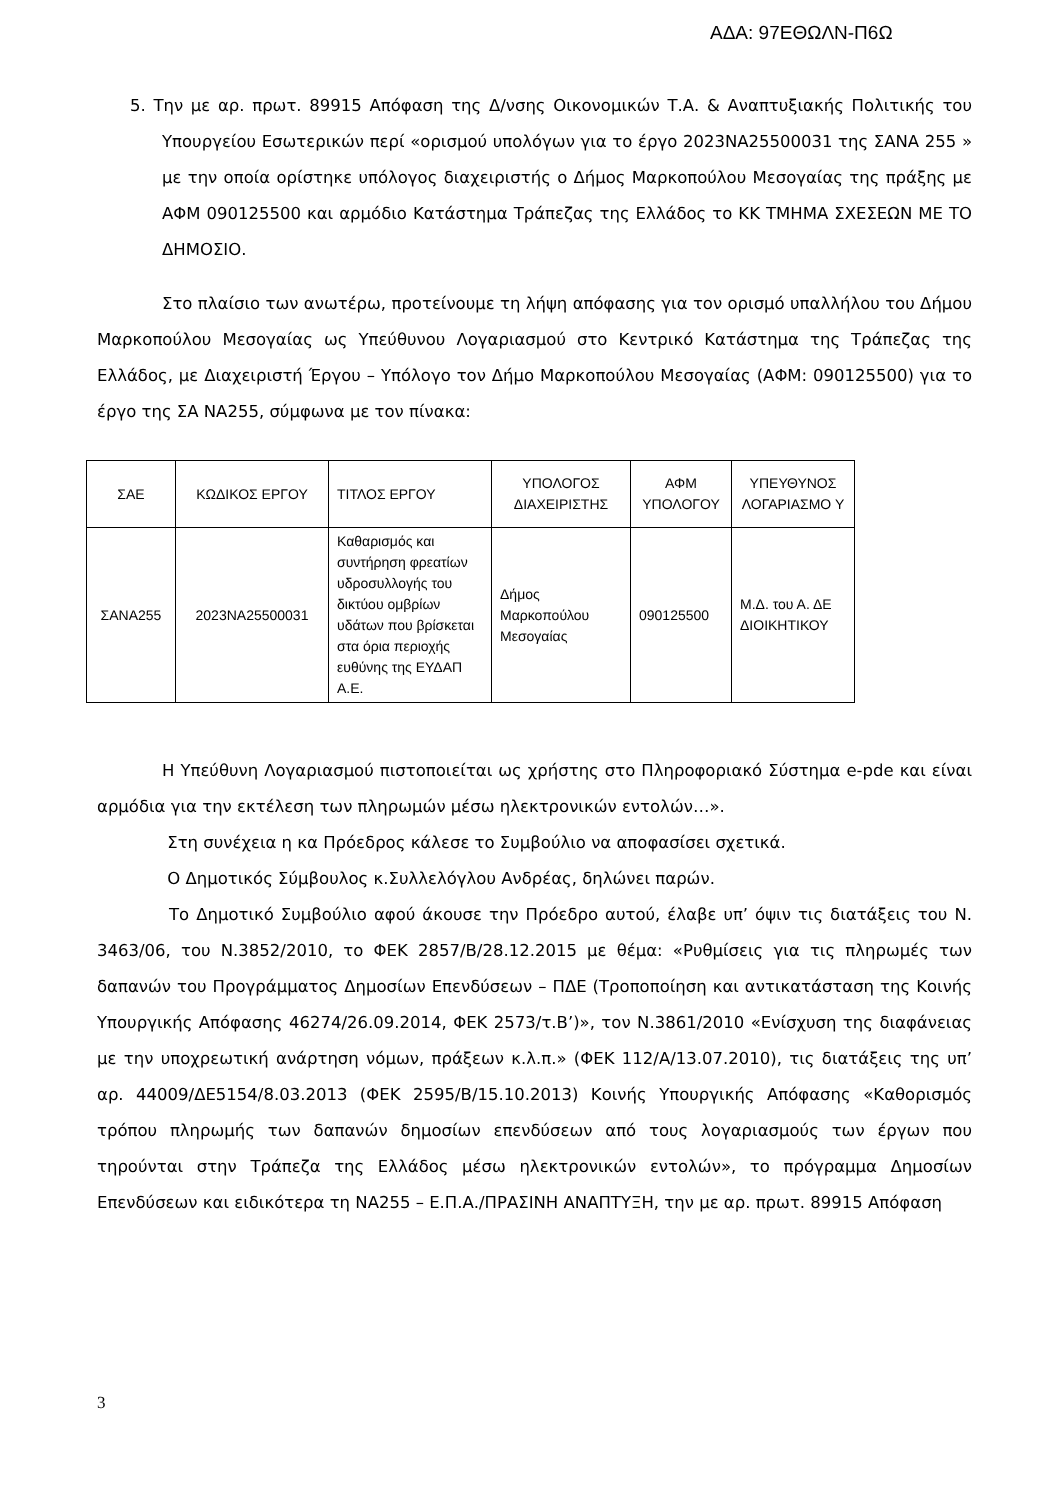ΑΔΑ: 97ΕΘΩΛΝ-Π6Ω
5. Την με αρ. πρωτ. 89915 Απόφαση της Δ/νσης Οικονομικών Τ.Α. & Αναπτυξιακής Πολιτικής του Υπουργείου Εσωτερικών περί «ορισμού υπολόγων για το έργο 2023ΝΑ25500031 της ΣΑΝΑ 255 » με την οποία ορίστηκε υπόλογος διαχειριστής ο Δήμος Μαρκοπούλου Μεσογαίας της πράξης με ΑΦΜ 090125500 και αρμόδιο Κατάστημα Τράπεζας της Ελλάδος το ΚΚ ΤΜΗΜΑ ΣΧΕΣΕΩΝ ΜΕ ΤΟ ΔΗΜΟΣΙΟ.
Στο πλαίσιο των ανωτέρω, προτείνουμε τη λήψη απόφασης για τον ορισμό υπαλλήλου του Δήμου Μαρκοπούλου Μεσογαίας ως Υπεύθυνου Λογαριασμού στο Κεντρικό Κατάστημα της Τράπεζας της Ελλάδος, με Διαχειριστή Έργου – Υπόλογο τον Δήμο Μαρκοπούλου Μεσογαίας (ΑΦΜ: 090125500) για το έργο της ΣΑ ΝΑ255, σύμφωνα με τον πίνακα:
| ΣΑΕ | ΚΩΔΙΚΟΣ ΕΡΓΟΥ | ΤΙΤΛΟΣ ΕΡΓΟΥ | ΥΠΟΛΟΓΟΣ ΔΙΑΧΕΙΡΙΣΤΗΣ | ΑΦΜ ΥΠΟΛΟΓΟΥ | ΥΠΕΥΘΥΝΟΣ ΛΟΓΑΡΙΑΣΜΟ Υ |
| --- | --- | --- | --- | --- | --- |
| ΣΑΝΑ255 | 2023ΝΑ25500031 | Καθαρισμός και συντήρηση φρεατίων υδροσυλλογής του δικτύου ομβρίων υδάτων που βρίσκεται στα όρια περιοχής ευθύνης της ΕΥΔΑΠ Α.Ε. | Δήμος Μαρκοπούλου Μεσογαίας | 090125500 | Μ.Δ. του Α. ΔΕ ΔΙΟΙΚΗΤΙΚΟΥ |
Η Υπεύθυνη Λογαριασμού πιστοποιείται ως χρήστης στο Πληροφοριακό Σύστημα e-pde και είναι αρμόδια για την εκτέλεση των πληρωμών μέσω ηλεκτρονικών εντολών…».
Στη συνέχεια η κα Πρόεδρος κάλεσε το Συμβούλιο να αποφασίσει σχετικά.
Ο Δημοτικός Σύμβουλος κ.Συλλελόγλου Ανδρέας, δηλώνει παρών.
Το Δημοτικό Συμβούλιο αφού άκουσε την Πρόεδρο αυτού, έλαβε υπ’ όψιν τις διατάξεις του Ν. 3463/06, του Ν.3852/2010, το ΦΕΚ 2857/Β/28.12.2015 με θέμα: «Ρυθμίσεις για τις πληρωμές των δαπανών του Προγράμματος Δημοσίων Επενδύσεων – ΠΔΕ (Τροποποίηση και αντικατάσταση της Κοινής Υπουργικής Απόφασης 46274/26.09.2014, ΦΕΚ 2573/τ.Β’)», τον Ν.3861/2010 «Ενίσχυση της διαφάνειας με την υποχρεωτική ανάρτηση νόμων, πράξεων κ.λ.π.» (ΦΕΚ 112/Α/13.07.2010), τις διατάξεις της υπ’ αρ. 44009/ΔΕ5154/8.03.2013 (ΦΕΚ 2595/Β/15.10.2013) Κοινής Υπουργικής Απόφασης «Καθορισμός τρόπου πληρωμής των δαπανών δημοσίων επενδύσεων από τους λογαριασμούς των έργων που τηρούνται στην Τράπεζα της Ελλάδος μέσω ηλεκτρονικών εντολών», το πρόγραμμα Δημοσίων Επενδύσεων και ειδικότερα τη ΝΑ255 – Ε.Π.Α./ΠΡΑΣΙΝΗ ΑΝΑΠΤΥΞΗ, την με αρ. πρωτ. 89915 Απόφαση
3